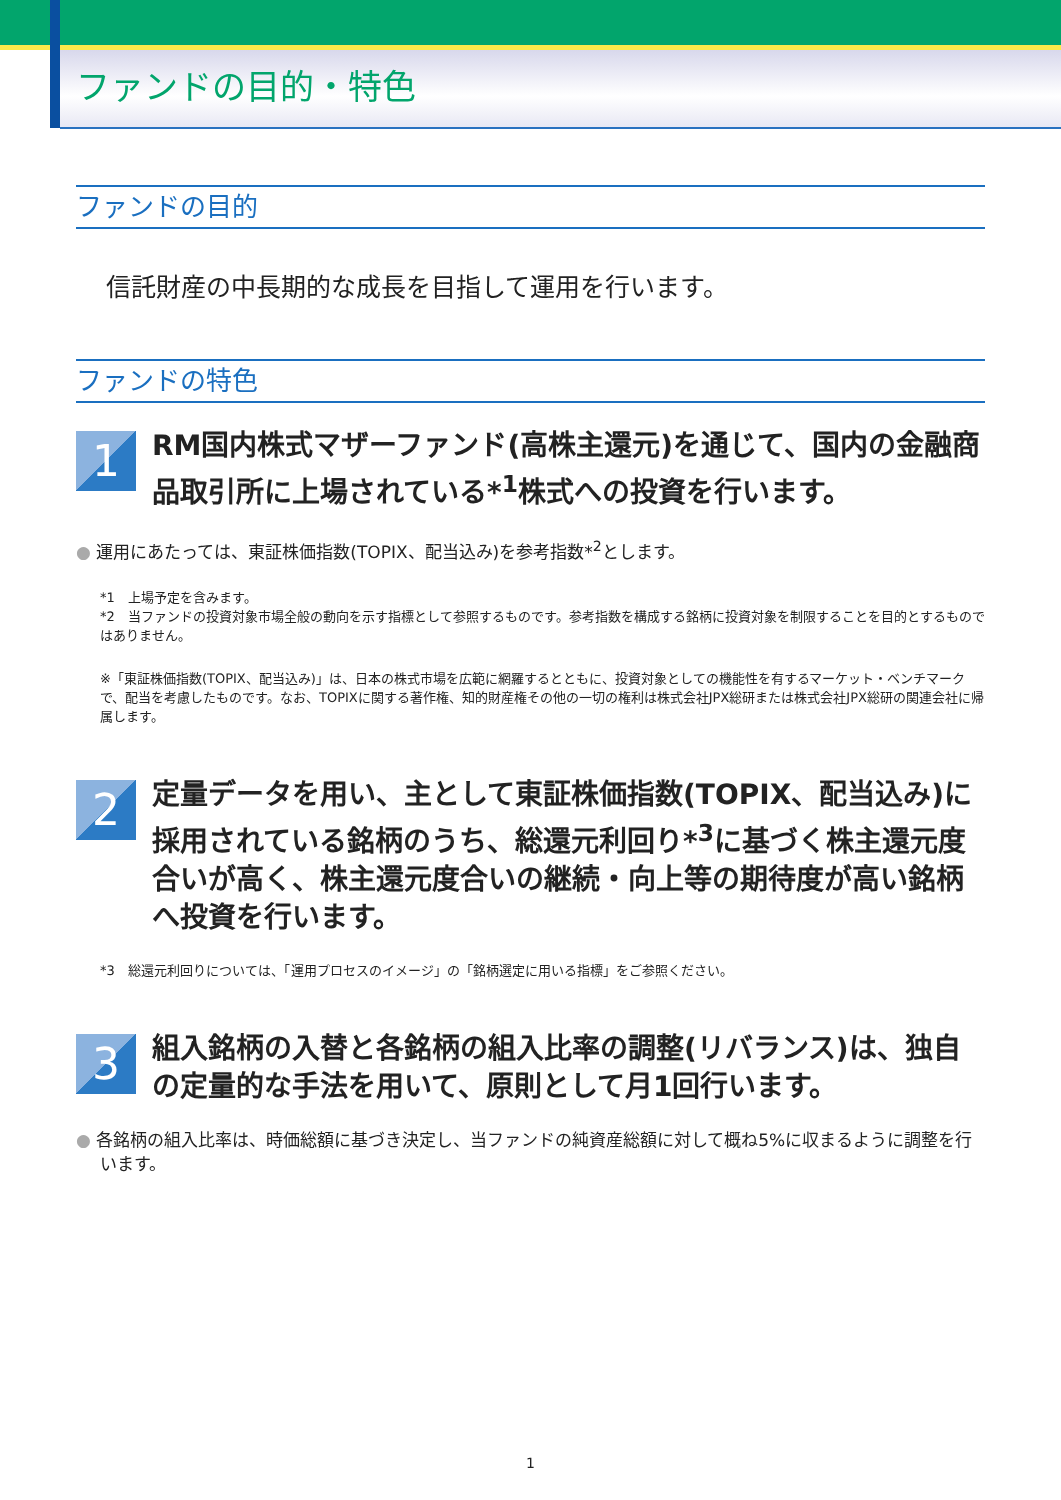ファンドの目的・特色
ファンドの目的
信託財産の中長期的な成長を目指して運用を行います。
ファンドの特色
1
RM国内株式マザーファンド(高株主還元)を通じて、国内の金融商品取引所に上場されている*<sup>1</sup>株式への投資を行います。
● 運用にあたっては、東証株価指数(TOPIX、配当込み)を参考指数*<sup>2</sup>とします。
*1　上場予定を含みます。
*2　当ファンドの投資対象市場全般の動向を示す指標として参照するものです。参考指数を構成する銘柄に投資対象を制限することを目的とするものではありません。
※「東証株価指数(TOPIX、配当込み)」は、日本の株式市場を広範に網羅するとともに、投資対象としての機能性を有するマーケット・ベンチマークで、配当を考慮したものです。なお、TOPIXに関する著作権、知的財産権その他の一切の権利は株式会社JPX総研または株式会社JPX総研の関連会社に帰属します。
2
定量データを用い、主として東証株価指数(TOPIX、配当込み)に採用されている銘柄のうち、総還元利回り*<sup>3</sup>に基づく株主還元度合いが高く、株主還元度合いの継続・向上等の期待度が高い銘柄へ投資を行います。
*3　総還元利回りについては、「運用プロセスのイメージ」の「銘柄選定に用いる指標」をご参照ください。
3
組入銘柄の入替と各銘柄の組入比率の調整(リバランス)は、独自の定量的な手法を用いて、原則として月1回行います。
● 各銘柄の組入比率は、時価総額に基づき決定し、当ファンドの純資産総額に対して概ね5%に収まるように調整を行います。
1